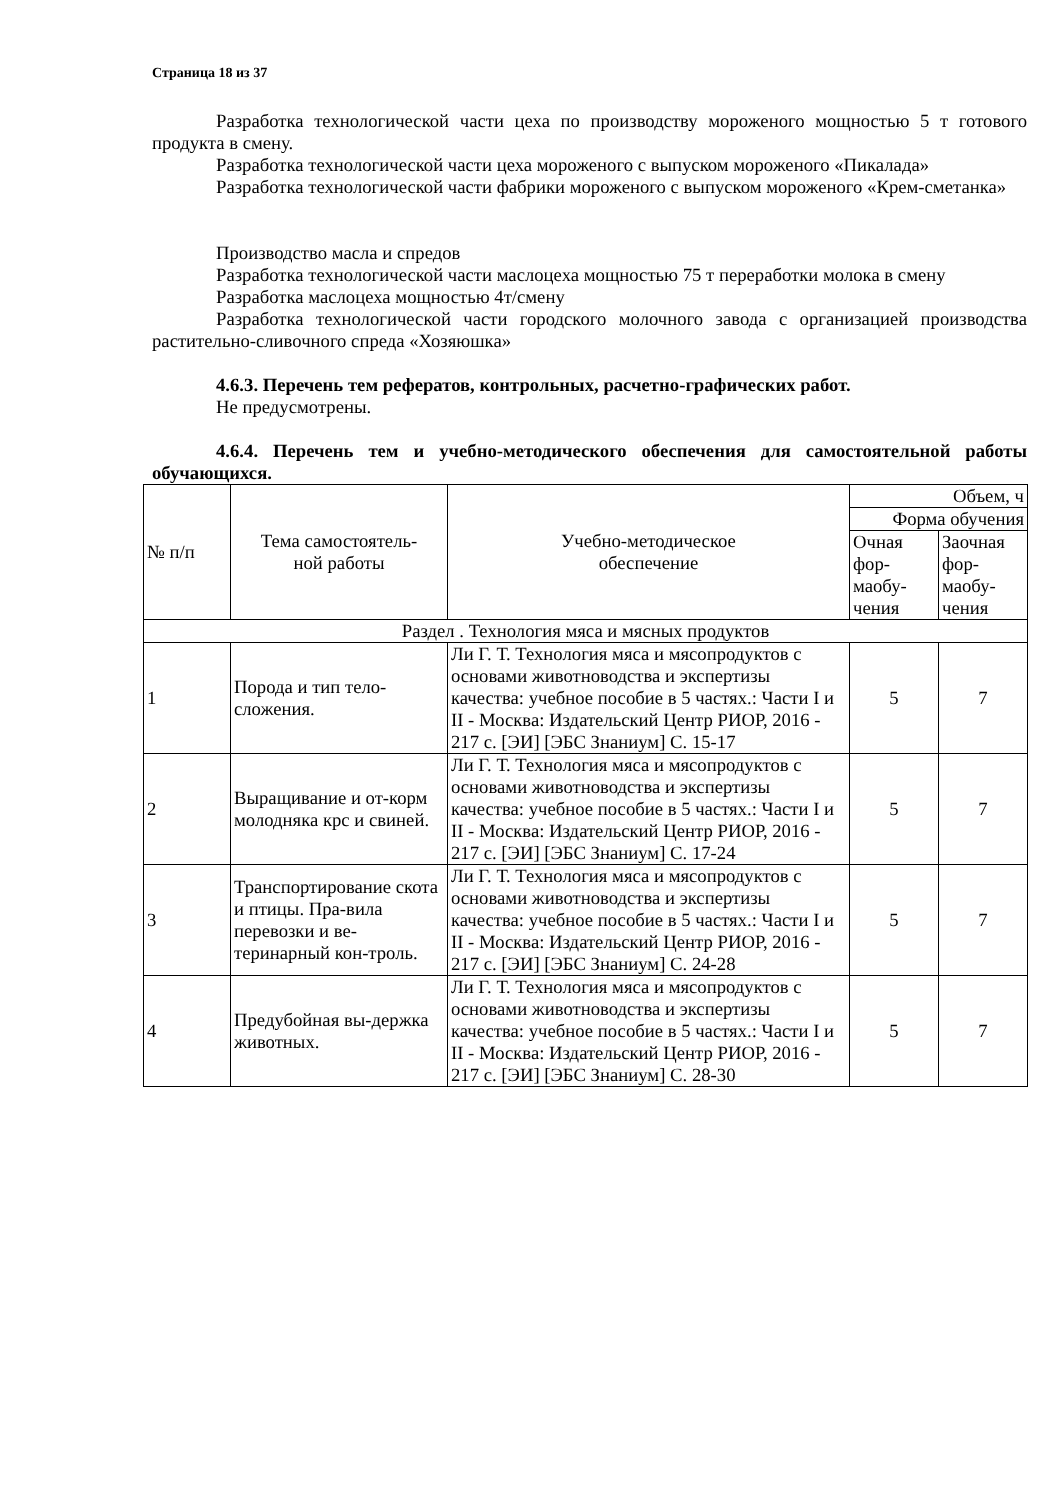Страница 18 из 37
Разработка технологической части цеха по производству мороженого мощностью 5 т готового продукта в смену.
Разработка технологической части цеха мороженого с выпуском мороженого «Пикалада»
Разработка технологической части фабрики мороженого с выпуском мороженого «Крем-сметанка»
Производство масла и спредов
Разработка технологической части маслоцеха мощностью 75 т переработки молока в смену
Разработка маслоцеха мощностью 4т/смену
Разработка технологической части городского молочного завода с организацией производства растительно-сливочного спреда «Хозяюшка»
4.6.3. Перечень тем рефератов, контрольных, расчетно-графических работ.
Не предусмотрены.
4.6.4. Перечень тем и учебно-методического обеспечения для самостоятельной работы обучающихся.
| № п/п | Тема самостоятель- ной работы | Учебно-методическое обеспечение | Объем, ч | |
| --- | --- | --- | --- | --- |
| | | | Форма обучения | |
| | | | Очная фор-маобу-чения | Заочная фор-маобу-чения |
| Раздел . Технология мяса и мясных продуктов | | | | |
| 1 | Порода и тип тело-сложения. | Ли Г. Т. Технология мяса и мясопродуктов с основами животноводства и экспертизы качества: учебное пособие в 5 частях.: Части I и II - Москва: Издательский Центр РИОР, 2016 - 217 с. [ЭИ] [ЭБС Знаниум] С. 15-17 | 5 | 7 |
| 2 | Выращивание и от-корм молодняка крс и свиней. | Ли Г. Т. Технология мяса и мясопродуктов с основами животноводства и экспертизы качества: учебное пособие в 5 частях.: Части I и II - Москва: Издательский Центр РИОР, 2016 - 217 с. [ЭИ] [ЭБС Знаниум] С. 17-24 | 5 | 7 |
| 3 | Транспортирование скота и птицы. Пра-вила перевозки и ве-теринарный кон-троль. | Ли Г. Т. Технология мяса и мясопродуктов с основами животноводства и экспертизы качества: учебное пособие в 5 частях.: Части I и II - Москва: Издательский Центр РИОР, 2016 - 217 с. [ЭИ] [ЭБС Знаниум] С. 24-28 | 5 | 7 |
| 4 | Предубойная вы-держка животных. | Ли Г. Т. Технология мяса и мясопродуктов с основами животноводства и экспертизы качества: учебное пособие в 5 частях.: Части I и II - Москва: Издательский Центр РИОР, 2016 - 217 с. [ЭИ] [ЭБС Знаниум] С. 28-30 | 5 | 7 |